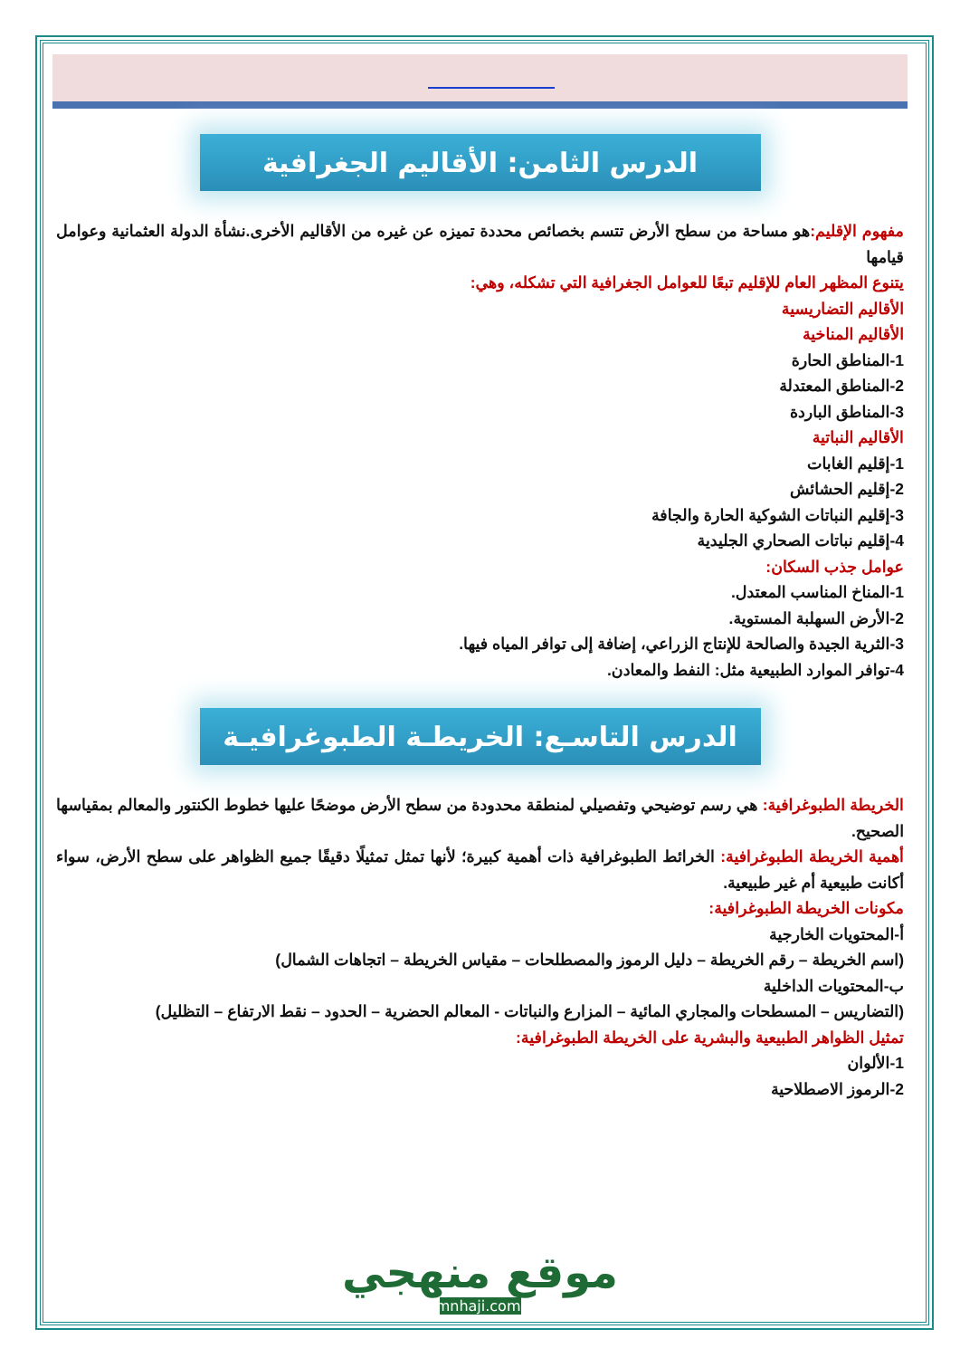الدرس الثامن: الأقاليم الجغرافية
مفهوم الإقليم: هو مساحة من سطح الأرض تتسم بخصائص محددة تميزه عن غيره من الأقاليم الأخرى.نشأة الدولة العثمانية وعوامل قيامها
يتنوع المظهر العام للإقليم تبعًا للعوامل الجغرافية التي تشكله، وهي:
الأقاليم التضاريسية
الأقاليم المناخية
1-المناطق الحارة
2-المناطق المعتدلة
3-المناطق الباردة
الأقاليم النباتية
1-إقليم الغابات
2-إقليم الحشائش
3-إقليم النباتات الشوكية الحارة والجافة
4-إقليم نباتات الصحاري الجليدية
عوامل جذب السكان:
1-المناخ المناسب المعتدل.
2-الأرض السهلبة المستوية.
3-الثرية الجيدة والصالحة للإنتاج الزراعي، إضافة إلى توافر المياه فيها.
4-توافر الموارد الطبيعية مثل: النفط والمعادن.
الدرس التاسـع: الخريطـة الطبوغرافيـة
الخريطة الطبوغرافية: هي رسم توضيحي وتفصيلي لمنطقة محدودة من سطح الأرض موضحًا عليها خطوط الكنتور والمعالم بمقياسها الصحيح.
أهمية الخريطة الطبوغرافية: الخرائط الطبوغرافية ذات أهمية كبيرة؛ لأنها تمثل تمثيلًا دقيقًا جميع الظواهر على سطح الأرض، سواء أكانت طبيعية أم غير طبيعية.
مكونات الخريطة الطبوغرافية:
أ-المحتويات الخارجية
(اسم الخريطة – رقم الخريطة – دليل الرموز والمصطلحات – مقياس الخريطة – اتجاهات الشمال)
ب-المحتويات الداخلية
(التضاريس – المسطحات والمجاري المائية – المزارع والنباتات - المعالم الحضرية – الحدود – نقط الارتفاع – التظليل)
تمثيل الظواهر الطبيعية والبشرية على الخريطة الطبوغرافية:
1-الألوان
2-الرموز الاصطلاحية
موقع منهجي
mnhaji.com